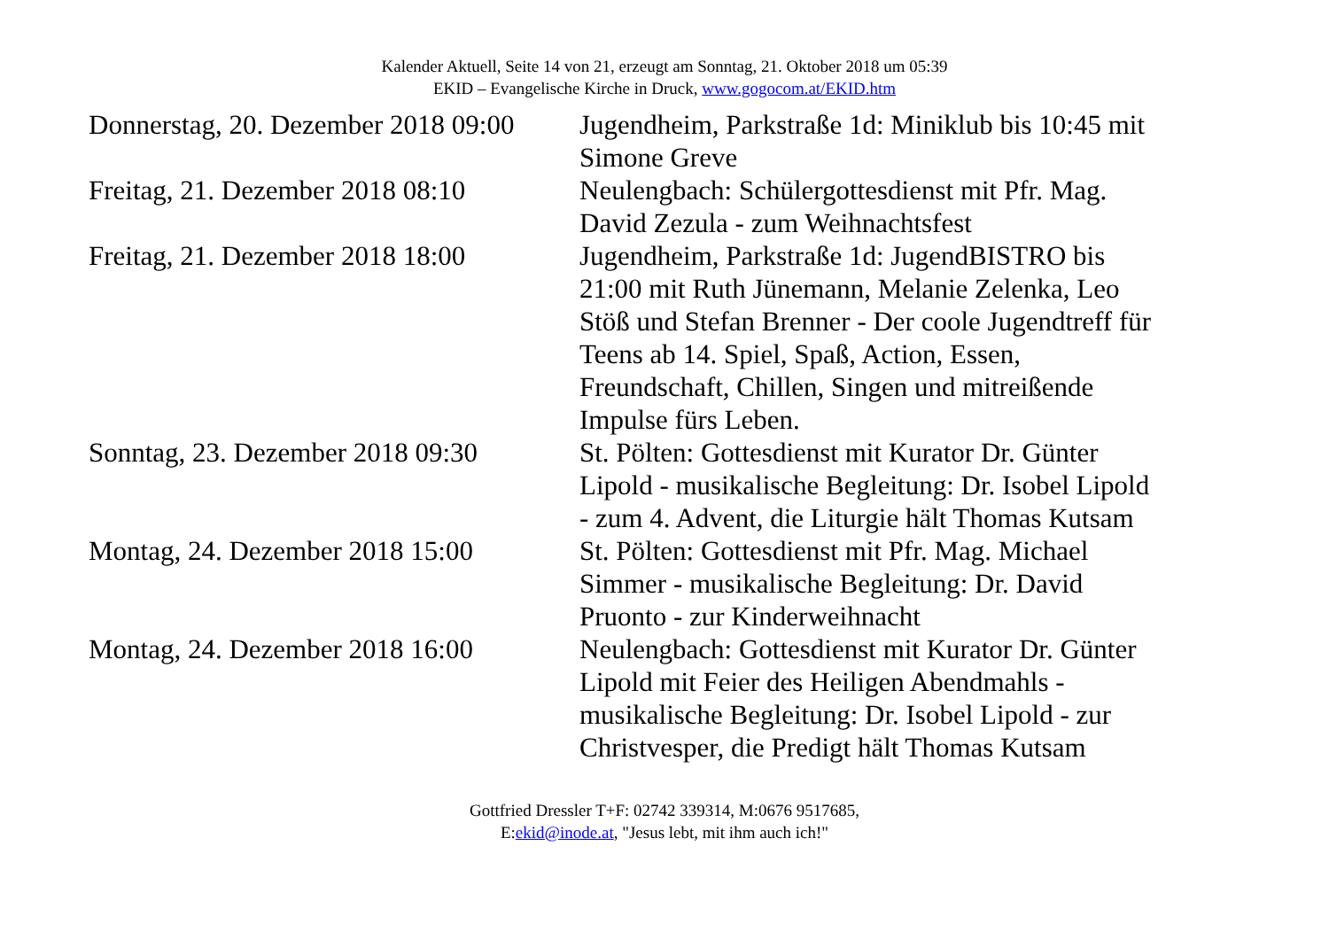Kalender Aktuell, Seite 14 von 21, erzeugt am Sonntag, 21. Oktober 2018 um 05:39
EKID – Evangelische Kirche in Druck, www.gogocom.at/EKID.htm
| Donnerstag, 20. Dezember 2018 09:00 | Jugendheim, Parkstraße 1d: Miniklub bis 10:45 mit Simone Greve |
| Freitag, 21. Dezember 2018 08:10 | Neulengbach: Schülergottesdienst mit Pfr. Mag. David Zezula - zum Weihnachtsfest |
| Freitag, 21. Dezember 2018 18:00 | Jugendheim, Parkstraße 1d: JugendBISTRO bis 21:00 mit Ruth Jünemann, Melanie Zelenka, Leo Stöß und Stefan Brenner - Der coole Jugendtreff für Teens ab 14. Spiel, Spaß, Action, Essen, Freundschaft, Chillen, Singen und mitreißende Impulse fürs Leben. |
| Sonntag, 23. Dezember 2018 09:30 | St. Pölten: Gottesdienst mit Kurator Dr. Günter Lipold - musikalische Begleitung: Dr. Isobel Lipold - zum 4. Advent, die Liturgie hält Thomas Kutsam |
| Montag, 24. Dezember 2018 15:00 | St. Pölten: Gottesdienst mit Pfr. Mag. Michael Simmer - musikalische Begleitung: Dr. David Pruonto - zur Kinderweihnacht |
| Montag, 24. Dezember 2018 16:00 | Neulengbach: Gottesdienst mit Kurator Dr. Günter Lipold mit Feier des Heiligen Abendmahls - musikalische Begleitung: Dr. Isobel Lipold - zur Christvesper, die Predigt hält Thomas Kutsam |
Gottfried Dressler T+F: 02742 339314, M:0676 9517685,
E:ekid@inode.at, "Jesus lebt, mit ihm auch ich!"